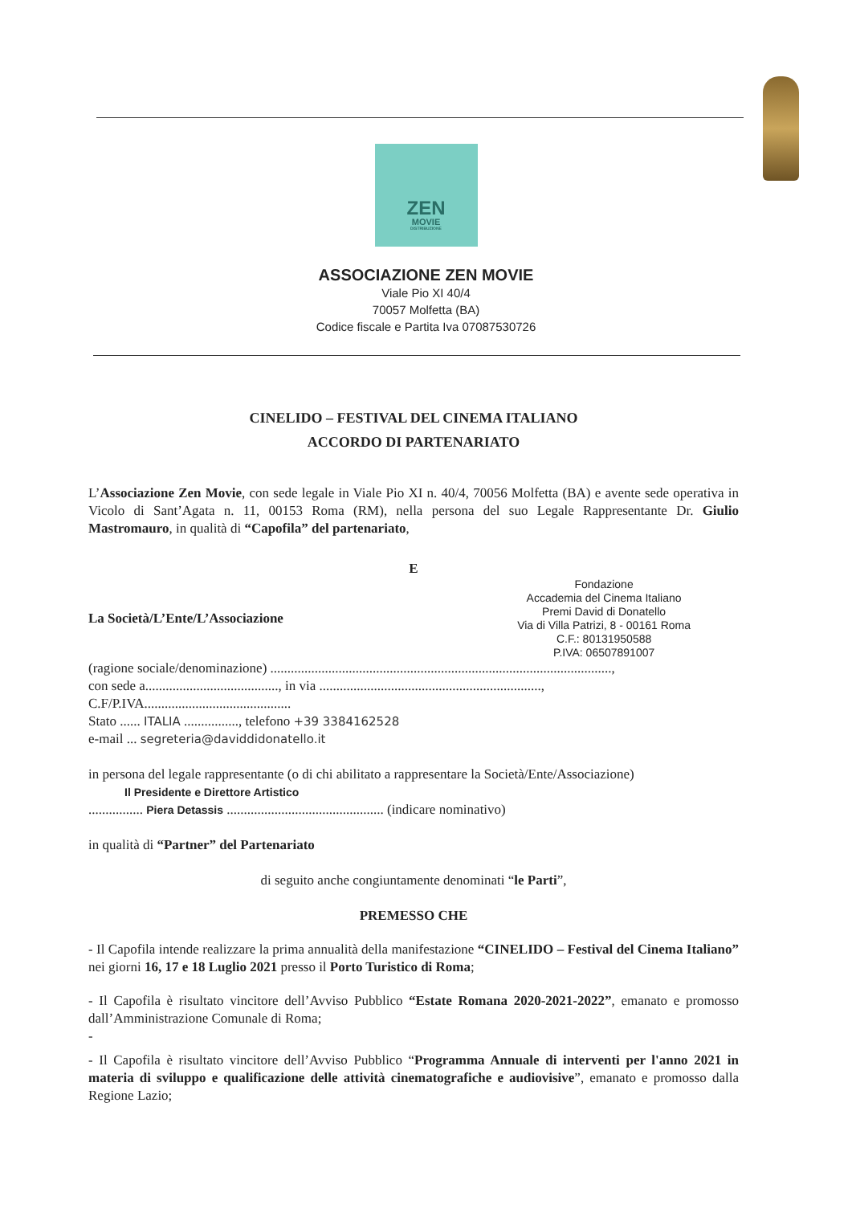ZEN
MOVIE
DISTRIBUZIONE
ASSOCIAZIONE ZEN MOVIE
Viale Pio XI 40/4
70057 Molfetta (BA)
Codice fiscale e Partita Iva 07087530726
CINELIDO – FESTIVAL DEL CINEMA ITALIANO
ACCORDO DI PARTENARIATO
L’Associazione Zen Movie, con sede legale in Viale Pio XI n. 40/4, 70056 Molfetta (BA) e avente sede operativa in Vicolo di Sant’Agata n. 11, 00153 Roma (RM), nella persona del suo Legale Rappresentante Dr. Giulio Mastromauro, in qualità di “Capofila” del partenariato,
E
La Società/L’Ente/L’Associazione
Fondazione
Accademia del Cinema Italiano
Premi David di Donatello
Via di Villa Patrizi, 8 - 00161 Roma
C.F.: 80131950588
P.IVA: 06507891007
(ragione sociale/denominazione) ....................................................................................................,
con sede a......................................., in via .................................................................,
C.F/P.IVA...........................................
Stato ...... ITALIA ................, telefono +39 3384162528
e-mail ... segreteria@daviddidonatello.it
in persona del legale rappresentante (o di chi abilitato a rappresentare la Società/Ente/Associazione)
Il Presidente e Direttore Artistico
................ Piera Detassis .............................................. (indicare nominativo)
in qualità di “Partner” del Partenariato
di seguito anche congiuntamente denominati “le Parti”,
PREMESSO CHE
- Il Capofila intende realizzare la prima annualità della manifestazione “CINELIDO – Festival del Cinema Italiano” nei giorni 16, 17 e 18 Luglio 2021 presso il Porto Turistico di Roma;
- Il Capofila è risultato vincitore dell’Avviso Pubblico “Estate Romana 2020-2021-2022”, emanato e promosso dall’Amministrazione Comunale di Roma;
-
- Il Capofila è risultato vincitore dell’Avviso Pubblico “Programma Annuale di interventi per l'anno 2021 in materia di sviluppo e qualificazione delle attività cinematografiche e audiovisive”, emanato e promosso dalla Regione Lazio;